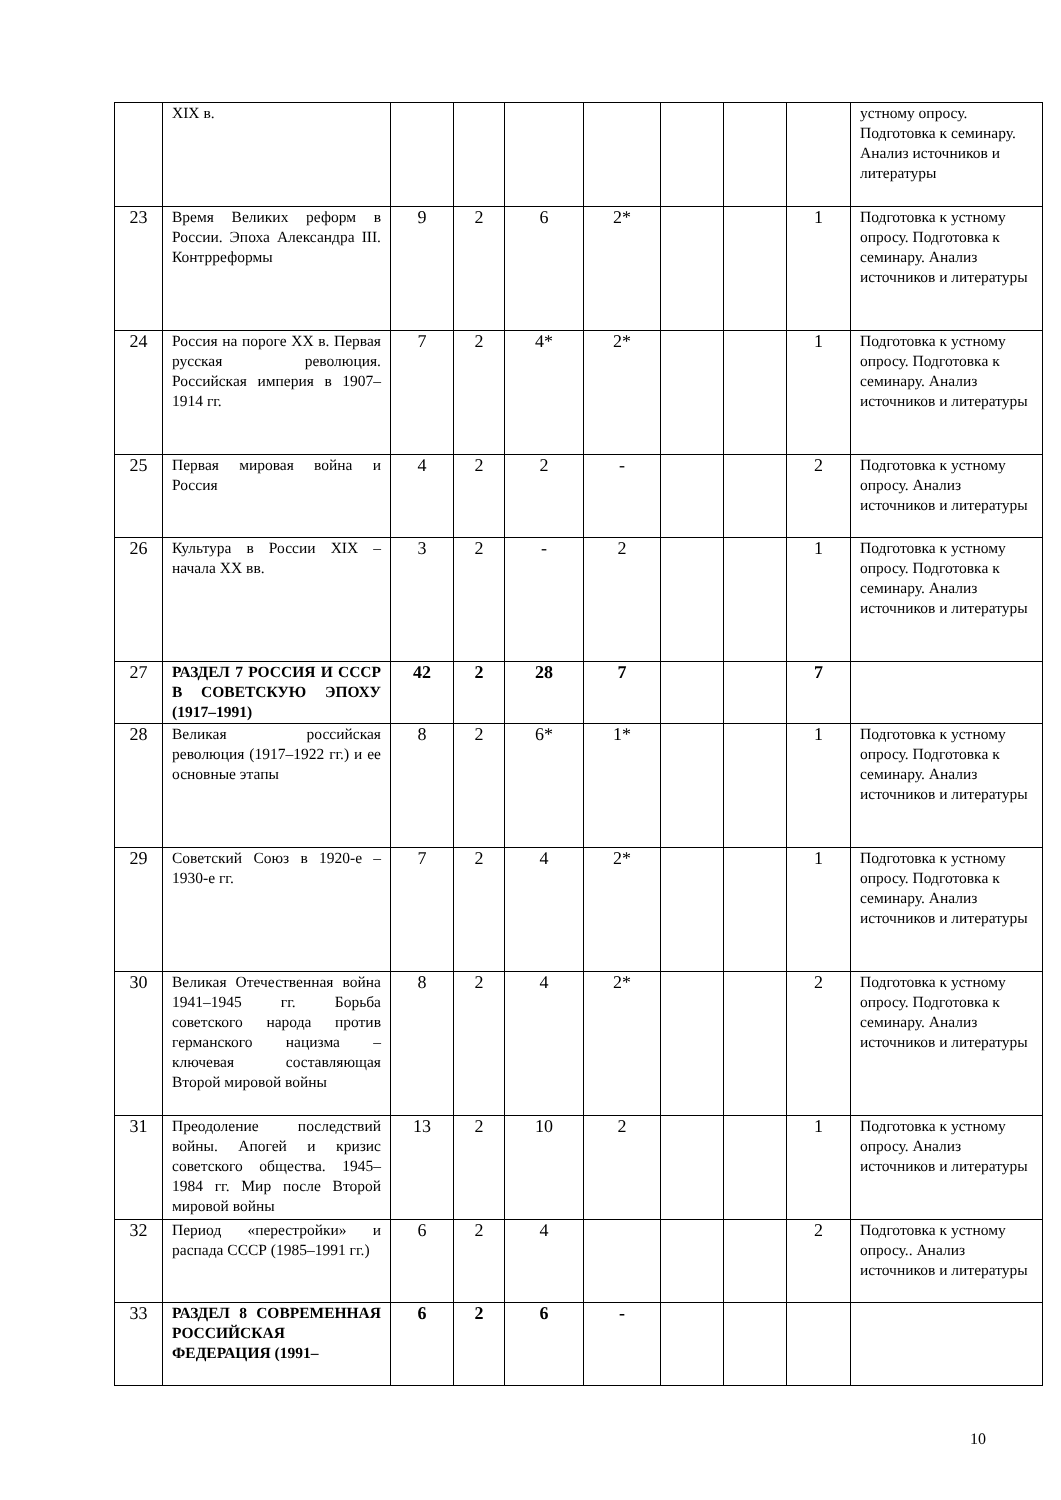| | XIX в. | | | | | | | | устному опросу. Подготовка к семинару. Анализ источников и литературы |
| 23 | Время Великих реформ в России. Эпоха Александра III. Контрреформы | 9 | 2 | 6 | 2* | | | 1 | Подготовка к устному опросу. Подготовка к семинару. Анализ источников и литературы |
| 24 | Россия на пороге XX в. Первая русская революция. Российская империя в 1907–1914 гг. | 7 | 2 | 4* | 2* | | | 1 | Подготовка к устному опросу. Подготовка к семинару. Анализ источников и литературы |
| 25 | Первая мировая война и Россия | 4 | 2 | 2 | - | | | 2 | Подготовка к устному опросу. Анализ источников и литературы |
| 26 | Культура в России XIX – начала XX вв. | 3 | 2 | - | 2 | | | 1 | Подготовка к устному опросу. Подготовка к семинару. Анализ источников и литературы |
| 27 | РАЗДЕЛ 7 РОССИЯ И СССР В СОВЕТСКУЮ ЭПОХУ (1917–1991) | 42 | 2 | 28 | 7 | | | 7 | |
| 28 | Великая российская революция (1917–1922 гг.) и ее основные этапы | 8 | 2 | 6* | 1* | | | 1 | Подготовка к устному опросу. Подготовка к семинару. Анализ источников и литературы |
| 29 | Советский Союз в 1920-е – 1930-е гг. | 7 | 2 | 4 | 2* | | | 1 | Подготовка к устному опросу. Подготовка к семинару. Анализ источников и литературы |
| 30 | Великая Отечественная война 1941–1945 гг. Борьба советского народа против германского нацизма – ключевая составляющая Второй мировой войны | 8 | 2 | 4 | 2* | | | 2 | Подготовка к устному опросу. Подготовка к семинару. Анализ источников и литературы |
| 31 | Преодоление последствий войны. Апогей и кризис советского общества. 1945–1984 гг. Мир после Второй мировой войны | 13 | 2 | 10 | 2 | | | 1 | Подготовка к устному опросу. Анализ источников и литературы |
| 32 | Период «перестройки» и распада СССР (1985–1991 гг.) | 6 | 2 | 4 | | | | 2 | Подготовка к устному опросу.. Анализ источников и литературы |
| 33 | РАЗДЕЛ 8 СОВРЕМЕННАЯ РОССИЙСКАЯ ФЕДЕРАЦИЯ (1991– | 6 | 2 | 6 | - | | | | |
10